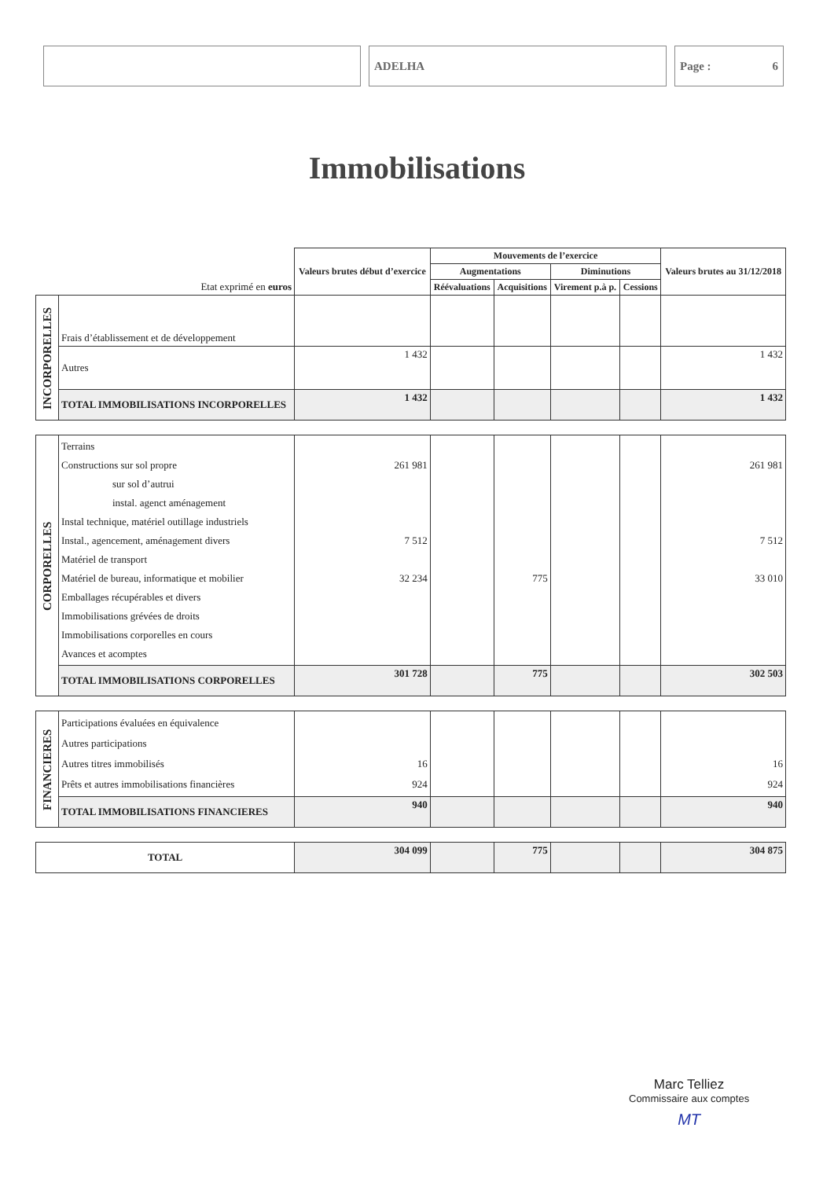ADELHA Page : 6
Immobilisations
| Etat exprimé en euros | | Valeurs brutes début d’exercice | Mouvements de l’exercice | | | | Valeurs brutes au 31/12/2018 |
| | | | Augmentations | | Diminutions | | |
| | | | Réévaluations | Acquisitions | Virement p.à p. | Cessions | |
| INCORPORELLES | Frais d’établissement et de développement | | | | | | |
| | Autres | 1 432 | | | | | 1 432 |
| | TOTAL IMMOBILISATIONS INCORPORELLES | 1 432 | | | | | 1 432 |
| CORPORELLES | Terrains Constructions sur sol propre sur sol d’autrui instal. agenct aménagement Instal technique, matériel outillage industriels Instal., agencement, aménagement divers Matériel de transport Matériel de bureau, informatique et mobilier Emballages récupérables et divers Immobilisations grévées de droits Immobilisations corporelles en cours Avances et acomptes | 261 981 7 512 32 234 | | 775 | | | 261 981 7 512 33 010 |
| | TOTAL IMMOBILISATIONS CORPORELLES | 301 728 | | 775 | | | 302 503 |
| FINANCIERES | Participations évaluées en équivalence Autres participations Autres titres immobilisés Prêts et autres immobilisations financières | 16 924 | | | | | 16 924 |
| | TOTAL IMMOBILISATIONS FINANCIERES | 940 | | | | | 940 |
| TOTAL | | 304 099 | | 775 | | | 304 875 |
Marc Telliez
Commissaire aux comptes
MT